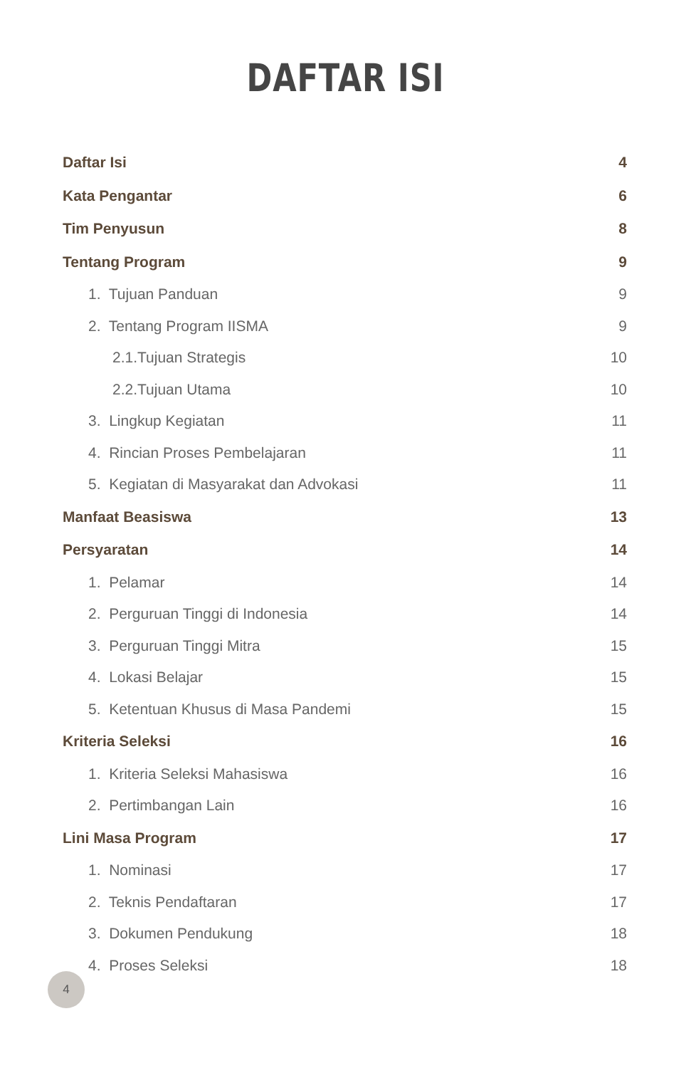DAFTAR ISI
Daftar Isi 4
Kata Pengantar 6
Tim Penyusun 8
Tentang Program 9
1. Tujuan Panduan 9
2. Tentang Program IISMA 9
2.1.Tujuan Strategis 10
2.2.Tujuan Utama 10
3. Lingkup Kegiatan 11
4. Rincian Proses Pembelajaran 11
5. Kegiatan di Masyarakat dan Advokasi 11
Manfaat Beasiswa 13
Persyaratan 14
1. Pelamar 14
2. Perguruan Tinggi di Indonesia 14
3. Perguruan Tinggi Mitra 15
4. Lokasi Belajar 15
5. Ketentuan Khusus di Masa Pandemi 15
Kriteria Seleksi 16
1. Kriteria Seleksi Mahasiswa 16
2. Pertimbangan Lain 16
Lini Masa Program 17
1. Nominasi 17
2. Teknis Pendaftaran 17
3. Dokumen Pendukung 18
4. Proses Seleksi 18
4